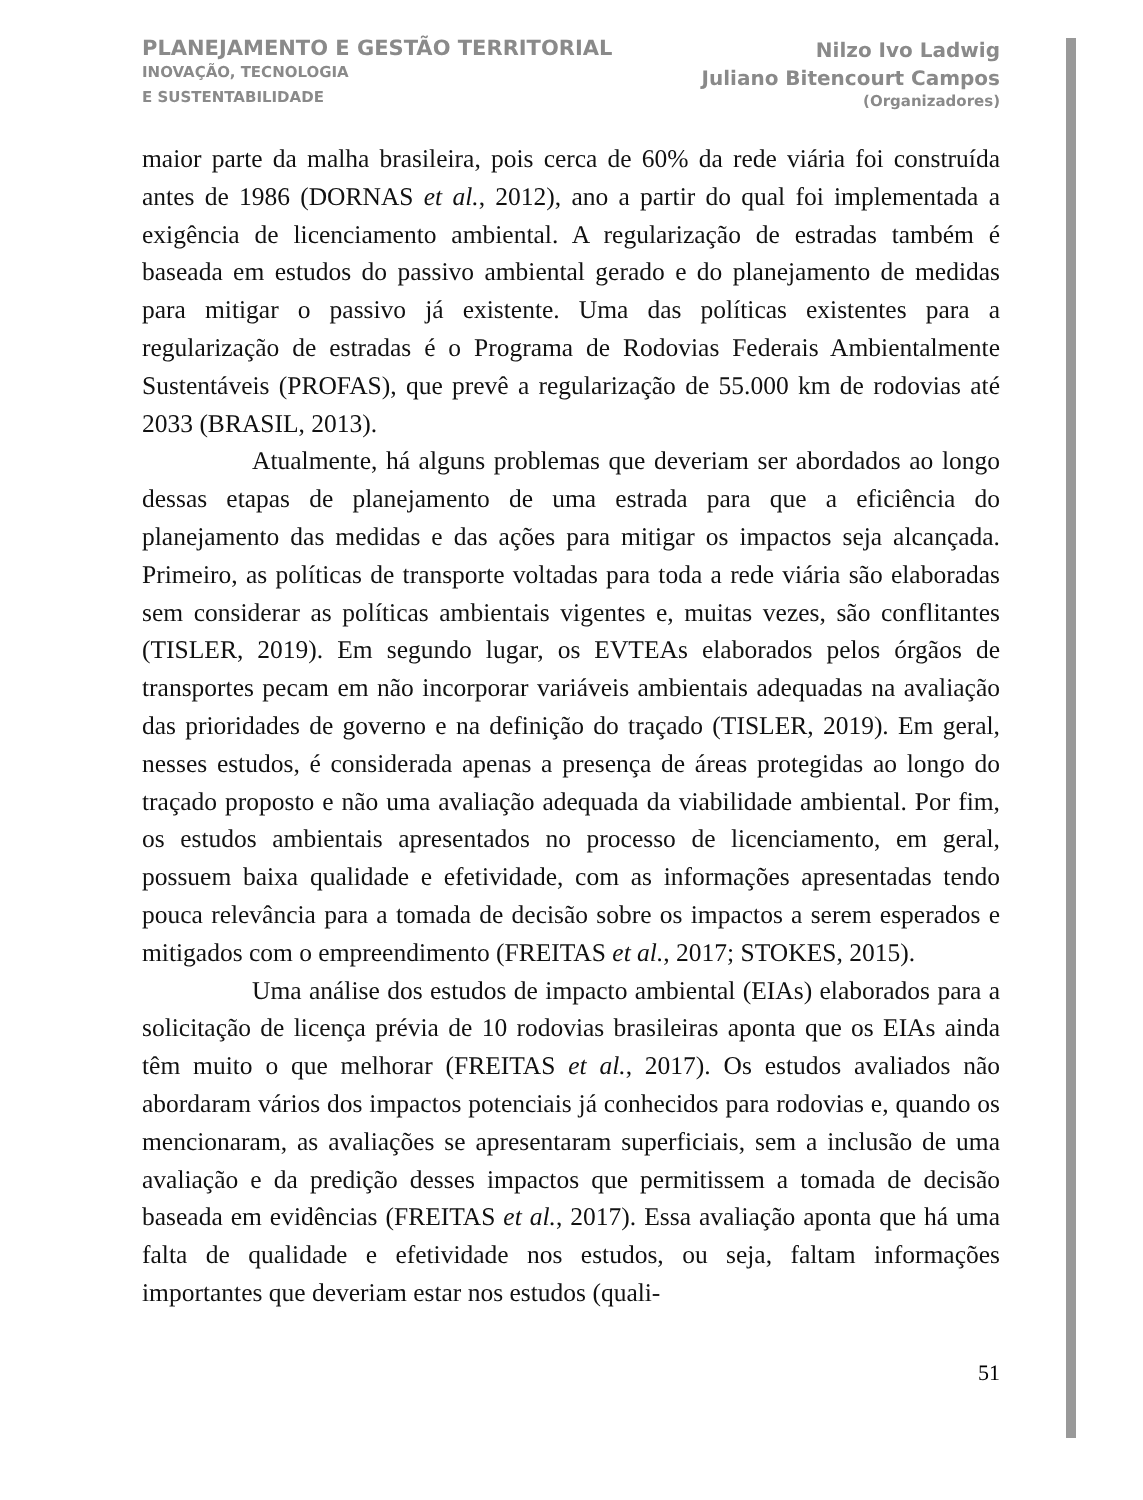PLANEJAMENTO E GESTÃO TERRITORIAL
INOVAÇÃO, TECNOLOGIA
E SUSTENTABILIDADE
Nilzo Ivo Ladwig
Juliano Bitencourt Campos
(Organizadores)
maior parte da malha brasileira, pois cerca de 60% da rede viária foi construída antes de 1986 (DORNAS et al., 2012), ano a partir do qual foi implementada a exigência de licenciamento ambiental. A regularização de estradas também é baseada em estudos do passivo ambiental gerado e do planejamento de medidas para mitigar o passivo já existente. Uma das políticas existentes para a regularização de estradas é o Programa de Rodovias Federais Ambientalmente Sustentáveis (PROFAS), que prevê a regularização de 55.000 km de rodovias até 2033 (BRASIL, 2013).
Atualmente, há alguns problemas que deveriam ser abordados ao longo dessas etapas de planejamento de uma estrada para que a eficiência do planejamento das medidas e das ações para mitigar os impactos seja alcançada. Primeiro, as políticas de transporte voltadas para toda a rede viária são elaboradas sem considerar as políticas ambientais vigentes e, muitas vezes, são conflitantes (TISLER, 2019). Em segundo lugar, os EVTEAs elaborados pelos órgãos de transportes pecam em não incorporar variáveis ambientais adequadas na avaliação das prioridades de governo e na definição do traçado (TISLER, 2019). Em geral, nesses estudos, é considerada apenas a presença de áreas protegidas ao longo do traçado proposto e não uma avaliação adequada da viabilidade ambiental. Por fim, os estudos ambientais apresentados no processo de licenciamento, em geral, possuem baixa qualidade e efetividade, com as informações apresentadas tendo pouca relevância para a tomada de decisão sobre os impactos a serem esperados e mitigados com o empreendimento (FREITAS et al., 2017; STOKES, 2015).
Uma análise dos estudos de impacto ambiental (EIAs) elaborados para a solicitação de licença prévia de 10 rodovias brasileiras aponta que os EIAs ainda têm muito o que melhorar (FREITAS et al., 2017). Os estudos avaliados não abordaram vários dos impactos potenciais já conhecidos para rodovias e, quando os mencionaram, as avaliações se apresentaram superficiais, sem a inclusão de uma avaliação e da predição desses impactos que permitissem a tomada de decisão baseada em evidências (FREITAS et al., 2017). Essa avaliação aponta que há uma falta de qualidade e efetividade nos estudos, ou seja, faltam informações importantes que deveriam estar nos estudos (quali-
51